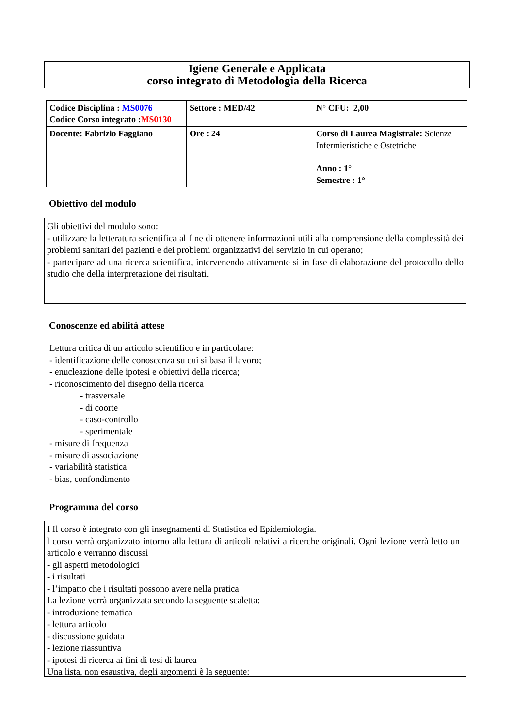Igiene Generale e Applicata
corso integrato di Metodologia della Ricerca
| Codice Disciplina : MS0076 Codice Corso integrato : MS0130 | Settore : MED/42 | N° CFU: 2,00 |
| Docente: Fabrizio Faggiano | Ore : 24 | Corso di Laurea Magistrale: Scienze Infermieristiche e Ostetriche Anno : 1° Semestre : 1° |
Obiettivo del modulo
Gli obiettivi del modulo sono:
- utilizzare la letteratura scientifica al fine di ottenere informazioni utili alla comprensione della complessità dei problemi sanitari dei pazienti e dei problemi organizzativi del servizio in cui operano;
- partecipare ad una ricerca scientifica, intervenendo attivamente si in fase di elaborazione del protocollo dello studio che della interpretazione dei risultati.
Conoscenze ed abilità attese
Lettura critica di un articolo scientifico e in particolare:
- identificazione delle conoscenza su cui si basa il lavoro;
- enucleazione delle ipotesi e obiettivi della ricerca;
- riconoscimento del disegno della ricerca
- trasversale
- di coorte
- caso-controllo
- sperimentale
- misure di frequenza
- misure di associazione
- variabilità statistica
- bias, confondimento
Programma del corso
I Il corso è integrato con gli insegnamenti di Statistica ed Epidemiologia.
l corso verrà organizzato intorno alla lettura di articoli relativi a ricerche originali. Ogni lezione verrà letto un articolo e verranno discussi
- gli aspetti metodologici
- i risultati
- l’impatto che i risultati possono avere nella pratica
La lezione verrà organizzata secondo la seguente scaletta:
- introduzione tematica
- lettura articolo
- discussione guidata
- lezione riassuntiva
- ipotesi di ricerca ai fini di tesi di laurea
Una lista, non esaustiva, degli argomenti è la seguente: